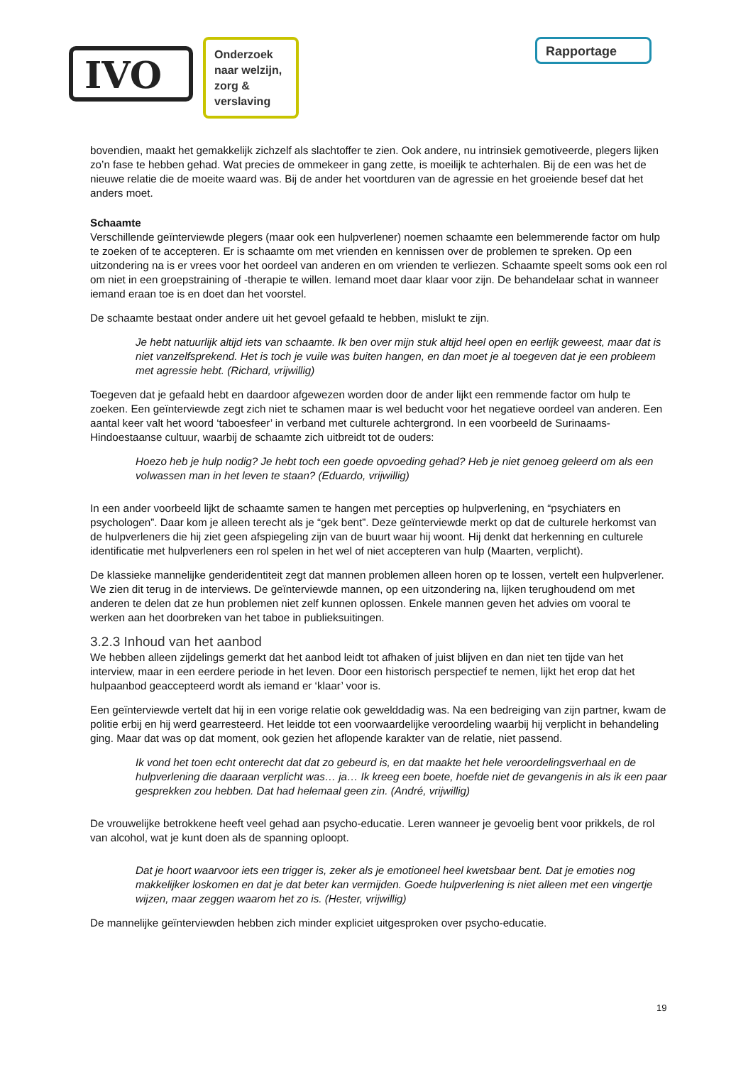IVO
Onderzoek naar welzijn, zorg & verslaving
Rapportage
bovendien, maakt het gemakkelijk zichzelf als slachtoffer te zien. Ook andere, nu intrinsiek gemotiveerde, plegers lijken zo’n fase te hebben gehad. Wat precies de ommekeer in gang zette, is moeilijk te achterhalen. Bij de een was het de nieuwe relatie die de moeite waard was. Bij de ander het voortduren van de agressie en het groeiende besef dat het anders moet.
Schaamte
Verschillende geïnterviewde plegers (maar ook een hulpverlener) noemen schaamte een belemmerende factor om hulp te zoeken of te accepteren. Er is schaamte om met vrienden en kennissen over de problemen te spreken. Op een uitzondering na is er vrees voor het oordeel van anderen en om vrienden te verliezen. Schaamte speelt soms ook een rol om niet in een groepstraining of -therapie te willen. Iemand moet daar klaar voor zijn. De behandelaar schat in wanneer iemand eraan toe is en doet dan het voorstel.
De schaamte bestaat onder andere uit het gevoel gefaald te hebben, mislukt te zijn.
Je hebt natuurlijk altijd iets van schaamte. Ik ben over mijn stuk altijd heel open en eerlijk geweest, maar dat is niet vanzelfsprekend. Het is toch je vuile was buiten hangen, en dan moet je al toegeven dat je een probleem met agressie hebt. (Richard, vrijwillig)
Toegeven dat je gefaald hebt en daardoor afgewezen worden door de ander lijkt een remmende factor om hulp te zoeken. Een geïnterviewde zegt zich niet te schamen maar is wel beducht voor het negatieve oordeel van anderen. Een aantal keer valt het woord ‘taboesfeer’ in verband met culturele achtergrond. In een voorbeeld de Surinaams-Hindoestaanse cultuur, waarbij de schaamte zich uitbreidt tot de ouders:
Hoezo heb je hulp nodig? Je hebt toch een goede opvoeding gehad? Heb je niet genoeg geleerd om als een volwassen man in het leven te staan? (Eduardo, vrijwillig)
In een ander voorbeeld lijkt de schaamte samen te hangen met percepties op hulpverlening, en “psychiaters en psychologen”. Daar kom je alleen terecht als je “gek bent”. Deze geïnterviewde merkt op dat de culturele herkomst van de hulpverleners die hij ziet geen afspiegeling zijn van de buurt waar hij woont. Hij denkt dat herkenning en culturele identificatie met hulpverleners een rol spelen in het wel of niet accepteren van hulp (Maarten, verplicht).
De klassieke mannelijke genderidentiteit zegt dat mannen problemen alleen horen op te lossen, vertelt een hulpverlener. We zien dit terug in de interviews. De geïnterviewde mannen, op een uitzondering na, lijken terughoudend om met anderen te delen dat ze hun problemen niet zelf kunnen oplossen. Enkele mannen geven het advies om vooral te werken aan het doorbreken van het taboe in publieksuitingen.
3.2.3 Inhoud van het aanbod
We hebben alleen zijdelings gemerkt dat het aanbod leidt tot afhaken of juist blijven en dan niet ten tijde van het interview, maar in een eerdere periode in het leven. Door een historisch perspectief te nemen, lijkt het erop dat het hulpaanbod geaccepteerd wordt als iemand er ‘klaar’ voor is.
Een geïnterviewde vertelt dat hij in een vorige relatie ook gewelddadig was. Na een bedreiging van zijn partner, kwam de politie erbij en hij werd gearresteerd. Het leidde tot een voorwaardelijke veroordeling waarbij hij verplicht in behandeling ging. Maar dat was op dat moment, ook gezien het aflopende karakter van de relatie, niet passend.
Ik vond het toen echt onterecht dat dat zo gebeurd is, en dat maakte het hele veroordelingsverhaal en de hulpverlening die daaraan verplicht was… ja… Ik kreeg een boete, hoefde niet de gevangenis in als ik een paar gesprekken zou hebben. Dat had helemaal geen zin. (André, vrijwillig)
De vrouwelijke betrokkene heeft veel gehad aan psycho-educatie. Leren wanneer je gevoelig bent voor prikkels, de rol van alcohol, wat je kunt doen als de spanning oploopt.
Dat je hoort waarvoor iets een trigger is, zeker als je emotioneel heel kwetsbaar bent. Dat je emoties nog makkelijker loskomen en dat je dat beter kan vermijden. Goede hulpverlening is niet alleen met een vingertje wijzen, maar zeggen waarom het zo is. (Hester, vrijwillig)
De mannelijke geïnterviewden hebben zich minder expliciet uitgesproken over psycho-educatie.
19